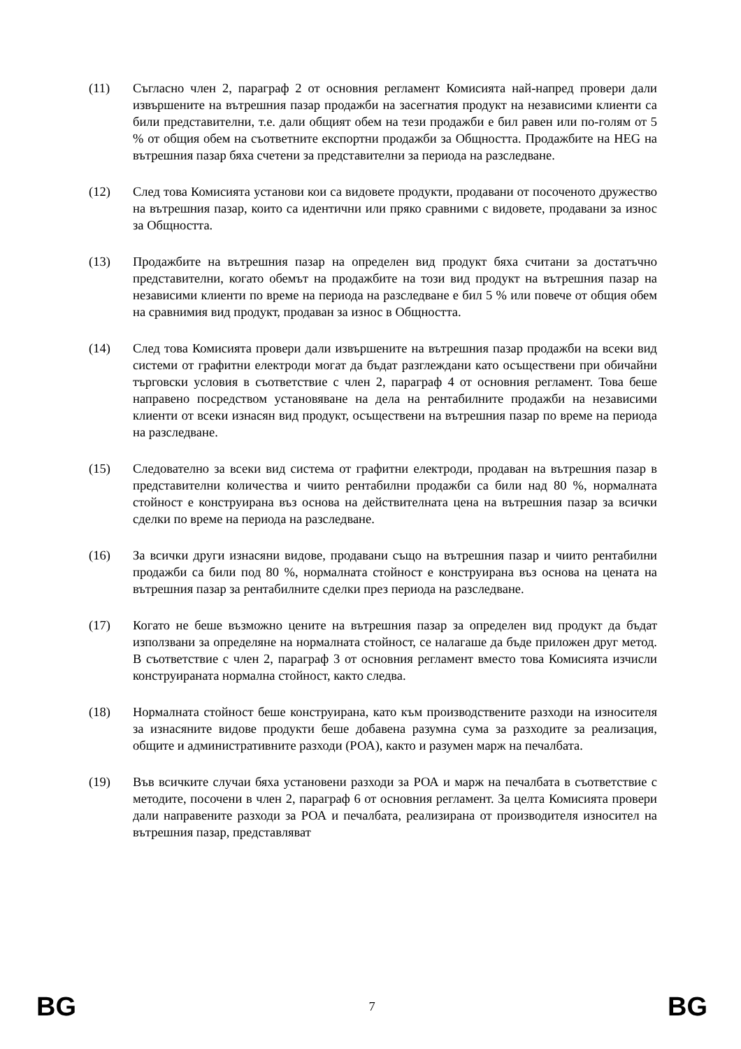(11) Съгласно член 2, параграф 2 от основния регламент Комисията най-напред провери дали извършените на вътрешния пазар продажби на засегнатия продукт на независими клиенти са били представителни, т.е. дали общият обем на тези продажби е бил равен или по-голям от 5 % от общия обем на съответните експортни продажби за Общността. Продажбите на HEG на вътрешния пазар бяха счетени за представителни за периода на разследване.
(12) След това Комисията установи кои са видовете продукти, продавани от посоченото дружество на вътрешния пазар, които са идентични или пряко сравними с видовете, продавани за износ за Общността.
(13) Продажбите на вътрешния пазар на определен вид продукт бяха считани за достатъчно представителни, когато обемът на продажбите на този вид продукт на вътрешния пазар на независими клиенти по време на периода на разследване е бил 5 % или повече от общия обем на сравнимия вид продукт, продаван за износ в Общността.
(14) След това Комисията провери дали извършените на вътрешния пазар продажби на всеки вид системи от графитни електроди могат да бъдат разглеждани като осъществени при обичайни търговски условия в съответствие с член 2, параграф 4 от основния регламент. Това беше направено посредством установяване на дела на рентабилните продажби на независими клиенти от всеки изнасян вид продукт, осъществени на вътрешния пазар по време на периода на разследване.
(15) Следователно за всеки вид система от графитни електроди, продаван на вътрешния пазар в представителни количества и чиито рентабилни продажби са били над 80 %, нормалната стойност е конструирана въз основа на действителната цена на вътрешния пазар за всички сделки по време на периода на разследване.
(16) За всички други изнасяни видове, продавани също на вътрешния пазар и чиито рентабилни продажби са били под 80 %, нормалната стойност е конструирана въз основа на цената на вътрешния пазар за рентабилните сделки през периода на разследване.
(17) Когато не беше възможно цените на вътрешния пазар за определен вид продукт да бъдат използвани за определяне на нормалната стойност, се налагаше да бъде приложен друг метод. В съответствие с член 2, параграф 3 от основния регламент вместо това Комисията изчисли конструираната нормална стойност, както следва.
(18) Нормалната стойност беше конструирана, като към производствените разходи на износителя за изнасяните видове продукти беше добавена разумна сума за разходите за реализация, общите и административните разходи (РОА), както и разумен марж на печалбата.
(19) Във всичките случаи бяха установени разходи за РОА и марж на печалбата в съответствие с методите, посочени в член 2, параграф 6 от основния регламент. За целта Комисията провери дали направените разходи за РОА и печалбата, реализирана от производителя износител на вътрешния пазар, представляват
BG 7 BG